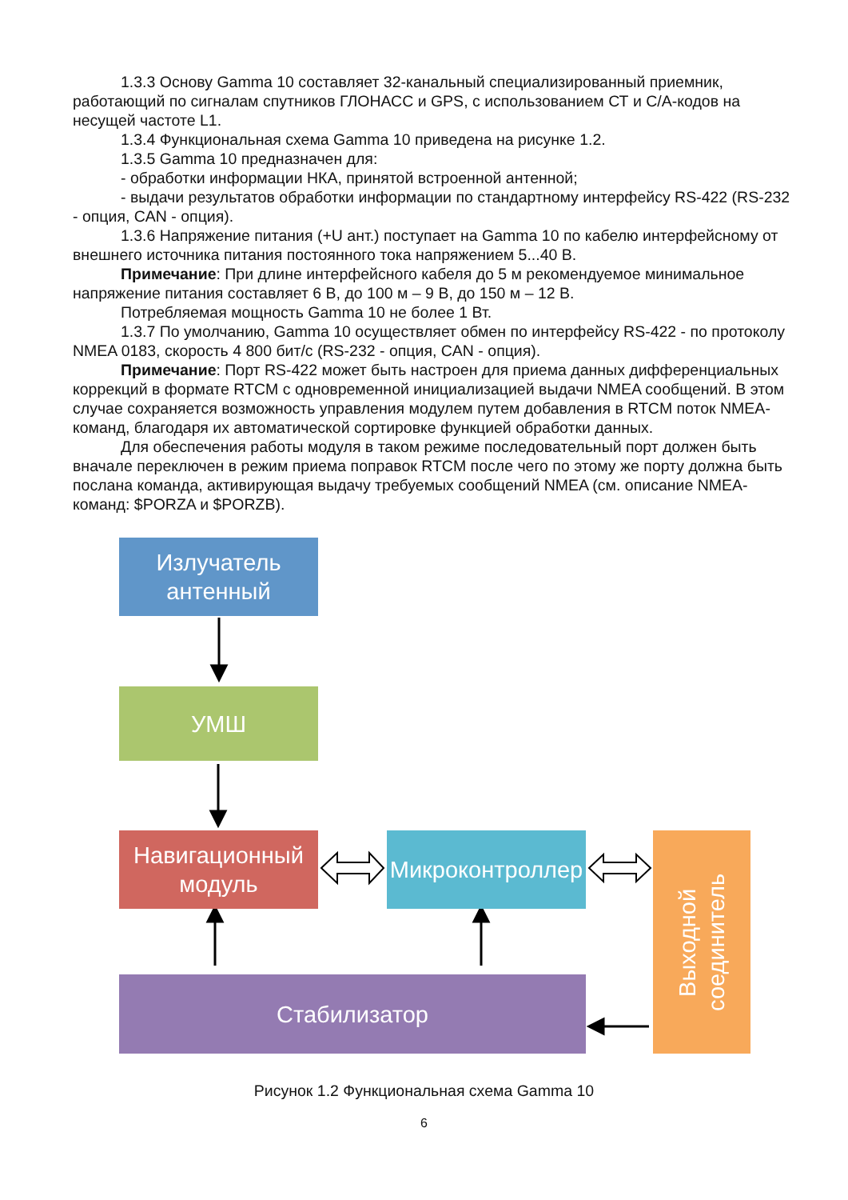1.3.3 Основу Gamma 10 составляет 32-канальный специализированный приемник, работающий по сигналам спутников ГЛОНАСС и GPS, с использованием СТ и С/А-кодов на несущей частоте L1.
1.3.4 Функциональная схема Gamma 10 приведена на рисунке 1.2.
1.3.5 Gamma 10 предназначен для:
- обработки информации НКА, принятой встроенной антенной;
- выдачи результатов обработки информации по стандартному интерфейсу RS-422 (RS-232 - опция, CAN - опция).
1.3.6 Напряжение питания (+U ант.) поступает на Gamma 10 по кабелю интерфейсному от внешнего источника питания постоянного тока напряжением 5...40 В.
Примечание: При длине интерфейсного кабеля до 5 м рекомендуемое минимальное напряжение питания составляет 6 В, до 100 м – 9 В, до 150 м – 12 В.
Потребляемая мощность Gamma 10 не более 1 Вт.
1.3.7 По умолчанию, Gamma 10 осуществляет обмен по интерфейсу RS-422 - по протоколу NMEA 0183, скорость 4 800 бит/с (RS-232 - опция, CAN - опция).
Примечание: Порт RS-422 может быть настроен для приема данных дифференциальных коррекций в формате RTCM с одновременной инициализацией выдачи NMEA сообщений. В этом случае сохраняется возможность управления модулем путем добавления в RTCM поток NMEA-команд, благодаря их автоматической сортировке функцией обработки данных.
Для обеспечения работы модуля в таком режиме последовательный порт должен быть вначале переключен в режим приема поправок RTCM после чего по этому же порту должна быть послана команда, активирующая выдачу требуемых сообщений NMEA (см. описание NMEA-команд: $PORZA и $PORZB).
Излучатель
антенный
УМШ
Навигационный
модуль
Микроконтроллер
Выходной
соединитель
Стабилизатор
Рисунок 1.2 Функциональная схема Gamma 10
6